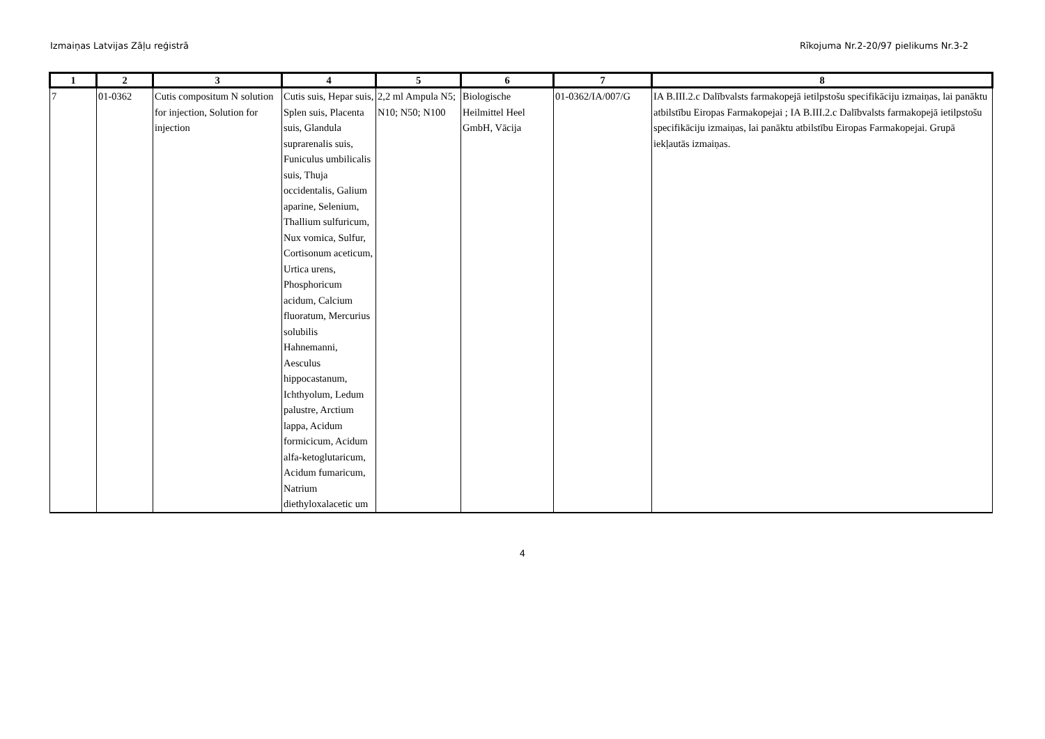Izmaiņas Latvijas Zāļu reģistrā Rīkojuma Nr.2-20/97 pielikums Nr.3-2
| 1 | 2 | 3 | 4 | 5 | 6 | 7 | 8 |
| --- | --- | --- | --- | --- | --- | --- | --- |
| 7 | 01-0362 | Cutis compositum N solution for injection, Solution for injection | Cutis suis, Hepar suis, Splen suis, Placenta suis, Glandula suprarenalis suis, Funiculus umbilicalis suis, Thuja occidentalis, Galium aparine, Selenium, Thallium sulfuricum, Nux vomica, Sulfur, Cortisonum aceticum, Urtica urens, Phosphoricum acidum, Calcium fluoratum, Mercurius solubilis Hahnemanni, Aesculus hippocastanum, Ichthyolum, Ledum palustre, Arctium lappa, Acidum formicicum, Acidum alfa-ketoglutaricum, Acidum fumaricum, Natrium diethyloxalacetic um | 2,2 ml Ampula N5; N10; N50; N100 | Biologische Heilmittel Heel GmbH, Vācija | 01-0362/IA/007/G | IA B.III.2.c Dalībvalsts farmakopejā ietilpstošu specifikāciju izmaiņas, lai panāktu atbilstību Eiropas Farmakopejai ; IA B.III.2.c Dalībvalsts farmakopejā ietilpstošu specifikāciju izmaiņas, lai panāktu atbilstību Eiropas Farmakopejai. Grupā iekļautās izmaiņas. |
4